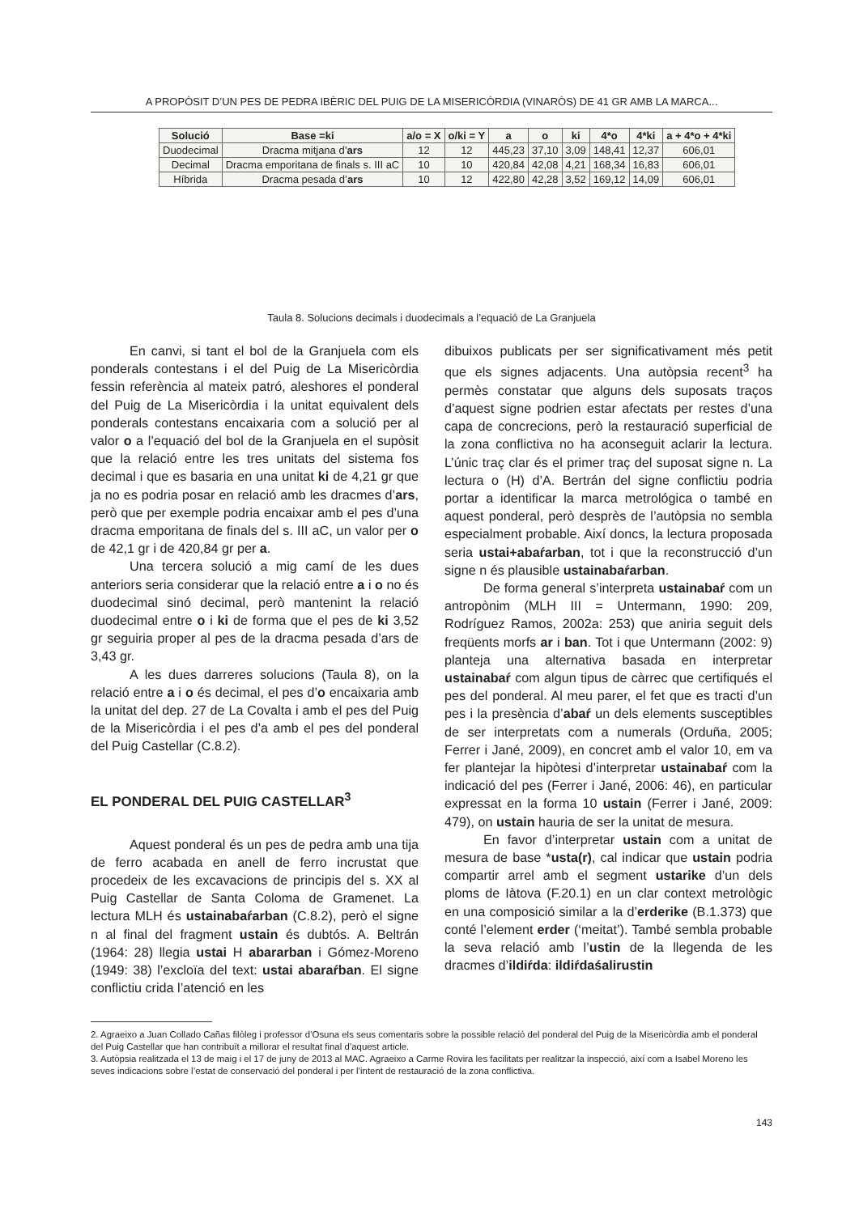A PROPÒSIT D’UN PES DE PEDRA IBÈRIC DEL PUIG DE LA MISERICÒRDIA (VINARÒS) DE 41 GR AMB LA MARCA...
| Solució | Base =ki | a/o = X | o/ki = Y | a | o | ki | 4*o | 4*ki | a + 4*o + 4*ki |
| --- | --- | --- | --- | --- | --- | --- | --- | --- | --- |
| Duodecimal | Dracma mitjana d’ ars | 12 | 12 | 445,23 | 37,10 | 3,09 | 148,41 | 12,37 | 606,01 |
| Decimal | Dracma emporitana de finals s. III aC | 10 | 10 | 420,84 | 42,08 | 4,21 | 168,34 | 16,83 | 606,01 |
| Híbrida | Dracma pesada d’ ars | 10 | 12 | 422,80 | 42,28 | 3,52 | 169,12 | 14,09 | 606,01 |
Taula 8. Solucions decimals i duodecimals a l’equació de La Granjuela
En canvi, si tant el bol de la Granjuela com els ponderals contestans i el del Puig de La Misericòrdia fessin referència al mateix patró, aleshores el ponderal del Puig de La Misericòrdia i la unitat equivalent dels ponderals contestans encaixaria com a solució per al valor o a l’equació del bol de la Granjuela en el supòsit que la relació entre les tres unitats del sistema fos decimal i que es basaria en una unitat ki de 4,21 gr que ja no es podria posar en relació amb les dracmes d’ars, però que per exemple podria encaixar amb el pes d’una dracma emporitana de finals del s. III aC, un valor per o de 42,1 gr i de 420,84 gr per a.
Una tercera solució a mig camí de les dues anteriors seria considerar que la relació entre a i o no és duodecimal sinó decimal, però mantenint la relació duodecimal entre o i ki de forma que el pes de ki 3,52 gr seguiria proper al pes de la dracma pesada d’ars de 3,43 gr.
A les dues darreres solucions (Taula 8), on la relació entre a i o és decimal, el pes d’o encaixaria amb la unitat del dep. 27 de La Covalta i amb el pes del Puig de la Misericòrdia i el pes d’a amb el pes del ponderal del Puig Castellar (C.8.2).
EL PONDERAL DEL PUIG CASTELLAR<sup>3</sup>
Aquest ponderal és un pes de pedra amb una tija de ferro acabada en anell de ferro incrustat que procedeix de les excavacions de principis del s. XX al Puig Castellar de Santa Coloma de Gramenet. La lectura MLH és ustainabaŕarban (C.8.2), però el signe n al final del fragment ustain és dubtós. A. Beltrán (1964: 28) llegia ustai H abararban i Gómez-Moreno (1949: 38) l’excloïa del text: ustai abaraŕban. El signe conflictiu crida l’atenció en les
dibuixos publicats per ser significativament més petit que els signes adjacents. Una autòpsia recent<sup>3</sup> ha permès constatar que alguns dels suposats traços d’aquest signe podrien estar afectats per restes d’una capa de concrecions, però la restauració superficial de la zona conflictiva no ha aconseguit aclarir la lectura. L’únic traç clar és el primer traç del suposat signe n. La lectura o (H) d’A. Bertrán del signe conflictiu podria portar a identificar la marca metrológica o també en aquest ponderal, però desprès de l’autòpsia no sembla especialment probable. Així doncs, la lectura proposada seria ustai+abaŕarban, tot i que la reconstrucció d’un signe n és plausible ustainabaŕarban.
De forma general s’interpreta ustainabaŕ com un antropònim (MLH III = Untermann, 1990: 209, Rodríguez Ramos, 2002a: 253) que aniria seguit dels freqüents morfs ar i ban. Tot i que Untermann (2002: 9) planteja una alternativa basada en interpretar ustainabaŕ com algun tipus de càrrec que certifiqués el pes del ponderal. Al meu parer, el fet que es tracti d’un pes i la presència d’abaŕ un dels elements susceptibles de ser interpretats com a numerals (Orduña, 2005; Ferrer i Jané, 2009), en concret amb el valor 10, em va fer plantejar la hipòtesi d’interpretar ustainabaŕ com la indicació del pes (Ferrer i Jané, 2006: 46), en particular expressat en la forma 10 ustain (Ferrer i Jané, 2009: 479), on ustain hauria de ser la unitat de mesura.
En favor d’interpretar ustain com a unitat de mesura de base *usta(r), cal indicar que ustain podria compartir arrel amb el segment ustarike d’un dels ploms de Iàtova (F.20.1) en un clar context metrològic en una composició similar a la d’erderike (B.1.373) que conté l’element erder (‘meitat’). També sembla probable la seva relació amb l’ustin de la llegenda de les dracmes d’ildiŕda: ildiŕdaśalirustin
2. Agraeixo a Juan Collado Cañas filòleg i professor d’Osuna els seus comentaris sobre la possible relació del ponderal del Puig de la Misericòrdia amb el ponderal del Puig Castellar que han contribuït a millorar el resultat final d’aquest article.
3. Autòpsia realitzada el 13 de maig i el 17 de juny de 2013 al MAC. Agraeixo a Carme Rovira les facilitats per realitzar la inspecció, així com a Isabel Moreno les seves indicacions sobre l’estat de conservació del ponderal i per l’intent de restauració de la zona conflictiva.
143